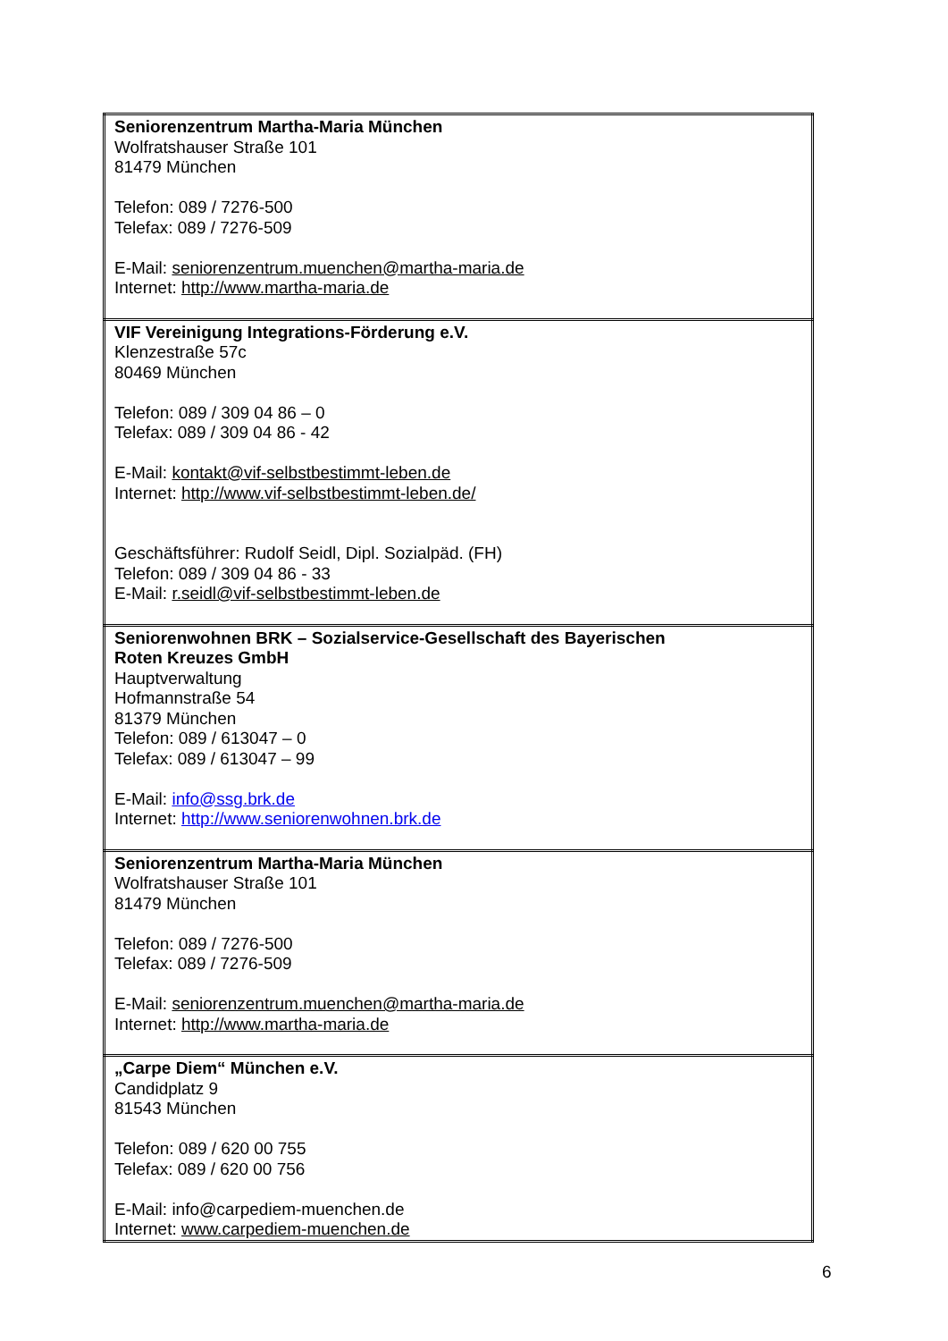| Seniorenzentrum Martha-Maria München Wolfratshauser Straße 101 81479 München Telefon: 089 / 7276-500 Telefax: 089 / 7276-509 E-Mail: seniorenzentrum.muenchen@martha-maria.de Internet: http://www.martha-maria.de |
| VIF Vereinigung Integrations-Förderung e.V. Klenzestraße 57c 80469 München Telefon: 089 / 309 04 86 – 0 Telefax: 089 / 309 04 86 - 42 E-Mail: kontakt@vif-selbstbestimmt-leben.de Internet: http://www.vif-selbstbestimmt-leben.de/ Geschäftsführer: Rudolf Seidl, Dipl. Sozialpäd. (FH) Telefon: 089 / 309 04 86 - 33 E-Mail: r.seidl@vif-selbstbestimmt-leben.de |
| Seniorenwohnen BRK – Sozialservice-Gesellschaft des Bayerischen Roten Kreuzes GmbH Hauptverwaltung Hofmannstraße 54 81379 München Telefon: 089 / 613047 – 0 Telefax: 089 / 613047 – 99 E-Mail: info@ssg.brk.de Internet: http://www.seniorenwohnen.brk.de |
| Seniorenzentrum Martha-Maria München Wolfratshauser Straße 101 81479 München Telefon: 089 / 7276-500 Telefax: 089 / 7276-509 E-Mail: seniorenzentrum.muenchen@martha-maria.de Internet: http://www.martha-maria.de |
| „Carpe Diem“ München e.V. Candidplatz 9 81543 München Telefon: 089 / 620 00 755 Telefax: 089 / 620 00 756 E-Mail: info@carpediem-muenchen.de Internet: www.carpediem-muenchen.de |
6